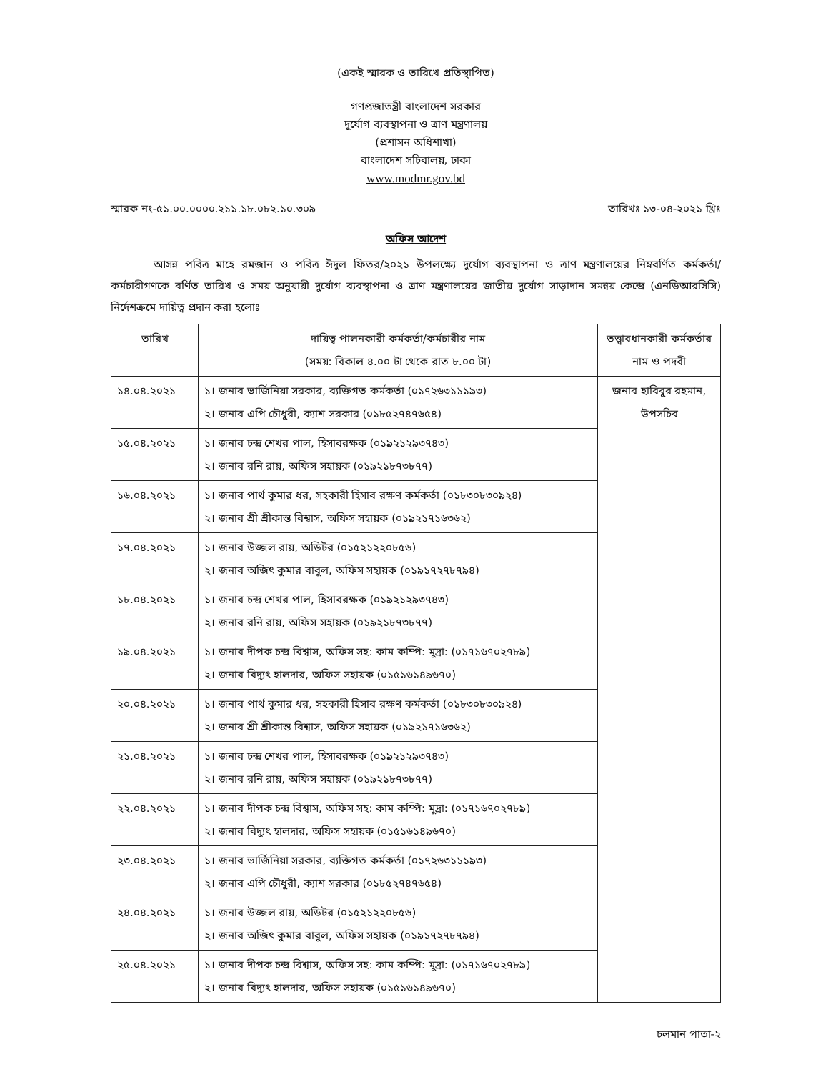(একই স্মারক ও তারিখে প্রতিস্থাপিত)
গণপ্রজাতন্ত্রী বাংলাদেশ সরকার
দুর্যোগ ব্যবস্থাপনা ও ত্রাণ মন্ত্রণালয়
(প্রশাসন অধিশাখা)
বাংলাদেশ সচিবালয়, ঢাকা
www.modmr.gov.bd
স্মারক নং-৫১.০০.০০০০.২১১.১৮.০৮২.১০.৩০৯ তারিখঃ ১৩-০৪-২০২১ খ্রিঃ
অফিস আদেশ
আসন্ন পবিত্র মাহে রমজান ও পবিত্র ঈদুল ফিতর/২০২১ উপলক্ষ্যে দুর্যোগ ব্যবস্থাপনা ও ত্রাণ মন্ত্রণালয়ের নিম্নবর্ণিত কর্মকর্তা/ কর্মচারীগণকে বর্ণিত তারিখ ও সময় অনুযায়ী দুর্যোগ ব্যবস্থাপনা ও ত্রাণ মন্ত্রণালয়ের জাতীয় দুর্যোগ সাড়াদান সমন্বয় কেন্দ্রে (এনডিআরসিসি) নির্দেশক্রমে দায়িত্ব প্রদান করা হলোঃ
| তারিখ | দায়িত্ব পালনকারী কর্মকর্তা/কর্মচারীর নাম (সময়: বিকাল ৪.০০ টা থেকে রাত ৮.০০ টা) | তত্ত্বাবধানকারী কর্মকর্তার নাম ও পদবী |
| --- | --- | --- |
| ১৪.০৪.২০২১ | ১। জনাব ভার্জিনিয়া সরকার, ব্যক্তিগত কর্মকর্তা (০১৭২৬৩১১১৯৩) ২। জনাব এপি চৌধুরী, ক্যাশ সরকার (০১৮৫২৭৪৭৬৫৪) | জনাব হাবিবুর রহমান, উপসচিব |
| ১৫.০৪.২০২১ | ১। জনাব চন্দ্র শেখর পাল, হিসাবরক্ষক (০১৯২১২৯৩৭৪৩) ২। জনাব রনি রায়, অফিস সহায়ক (০১৯২১৮৭৩৮৭৭) | |
| ১৬.০৪.২০২১ | ১। জনাব পার্থ কুমার ধর, সহকারী হিসাব রক্ষণ কর্মকর্তা (০১৮৩০৮৩০৯২৪) ২। জনাব শ্রী শ্রীকান্ত বিশ্বাস, অফিস সহায়ক (০১৯২১৭১৬৩৬২) | |
| ১৭.০৪.২০২১ | ১। জনাব উজ্জল রায়, অডিটর (০১৫২১২২০৮৫৬) ২। জনাব অজিৎ কুমার বাবুল, অফিস সহায়ক (০১৯১৭২৭৮৭৯৪) | |
| ১৮.০৪.২০২১ | ১। জনাব চন্দ্র শেখর পাল, হিসাবরক্ষক (০১৯২১২৯৩৭৪৩) ২। জনাব রনি রায়, অফিস সহায়ক (০১৯২১৮৭৩৮৭৭) | |
| ১৯.০৪.২০২১ | ১। জনাব দীপক চন্দ্র বিশ্বাস, অফিস সহ: কাম কম্পি: মুদ্রা: (০১৭১৬৭০২৭৮৯) ২। জনাব বিদ্যুৎ হালদার, অফিস সহায়ক (০১৫১৬১৪৯৬৭০) | |
| ২০.০৪.২০২১ | ১। জনাব পার্থ কুমার ধর, সহকারী হিসাব রক্ষণ কর্মকর্তা (০১৮৩০৮৩০৯২৪) ২। জনাব শ্রী শ্রীকান্ত বিশ্বাস, অফিস সহায়ক (০১৯২১৭১৬৩৬২) | |
| ২১.০৪.২০২১ | ১। জনাব চন্দ্র শেখর পাল, হিসাবরক্ষক (০১৯২১২৯৩৭৪৩) ২। জনাব রনি রায়, অফিস সহায়ক (০১৯২১৮৭৩৮৭৭) | |
| ২২.০৪.২০২১ | ১। জনাব দীপক চন্দ্র বিশ্বাস, অফিস সহ: কাম কম্পি: মুদ্রা: (০১৭১৬৭০২৭৮৯) ২। জনাব বিদ্যুৎ হালদার, অফিস সহায়ক (০১৫১৬১৪৯৬৭০) | |
| ২৩.০৪.২০২১ | ১। জনাব ভার্জিনিয়া সরকার, ব্যক্তিগত কর্মকর্তা (০১৭২৬৩১১১৯৩) ২। জনাব এপি চৌধুরী, ক্যাশ সরকার (০১৮৫২৭৪৭৬৫৪) | |
| ২৪.০৪.২০২১ | ১। জনাব উজ্জল রায়, অডিটর (০১৫২১২২০৮৫৬) ২। জনাব অজিৎ কুমার বাবুল, অফিস সহায়ক (০১৯১৭২৭৮৭৯৪) | |
| ২৫.০৪.২০২১ | ১। জনাব দীপক চন্দ্র বিশ্বাস, অফিস সহ: কাম কম্পি: মুদ্রা: (০১৭১৬৭০২৭৮৯) ২। জনাব বিদ্যুৎ হালদার, অফিস সহায়ক (০১৫১৬১৪৯৬৭০) | |
চলমান পাতা-২